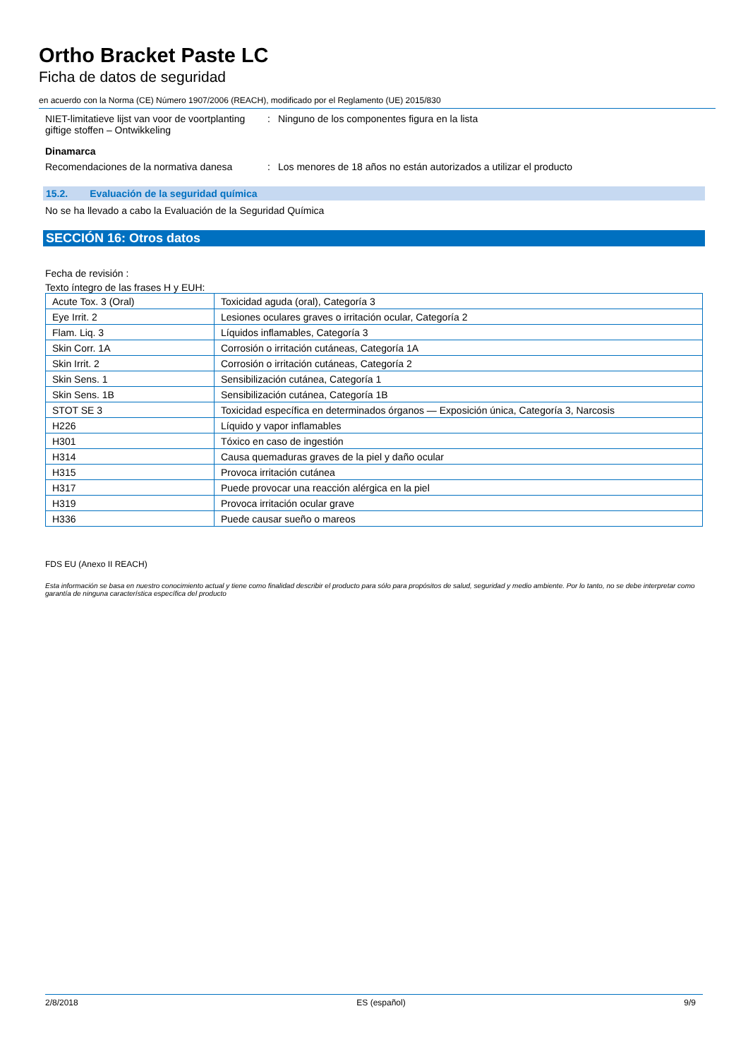Ortho Bracket Paste LC
Ficha de datos de seguridad
en acuerdo con la Norma (CE) Número 1907/2006 (REACH), modificado por el Reglamento (UE) 2015/830
NIET-limitatieve lijst van voor de voortplanting giftige stoffen – Ontwikkeling
: Ninguno de los componentes figura en la lista
Dinamarca
Recomendaciones de la normativa danesa
: Los menores de 18 años no están autorizados a utilizar el producto
15.2. Evaluación de la seguridad química
No se ha llevado a cabo la Evaluación de la Seguridad Química
SECCIÓN 16: Otros datos
Fecha de revisión :
Texto íntegro de las frases H y EUH:
| Acute Tox. 3 (Oral) | Toxicidad aguda (oral), Categoría 3 |
| Eye Irrit. 2 | Lesiones oculares graves o irritación ocular, Categoría 2 |
| Flam. Liq. 3 | Líquidos inflamables, Categoría 3 |
| Skin Corr. 1A | Corrosión o irritación cutáneas, Categoría 1A |
| Skin Irrit. 2 | Corrosión o irritación cutáneas, Categoría 2 |
| Skin Sens. 1 | Sensibilización cutánea, Categoría 1 |
| Skin Sens. 1B | Sensibilización cutánea, Categoría 1B |
| STOT SE 3 | Toxicidad específica en determinados órganos — Exposición única, Categoría 3, Narcosis |
| H226 | Líquido y vapor inflamables |
| H301 | Tóxico en caso de ingestión |
| H314 | Causa quemaduras graves de la piel y daño ocular |
| H315 | Provoca irritación cutánea |
| H317 | Puede provocar una reacción alérgica en la piel |
| H319 | Provoca irritación ocular grave |
| H336 | Puede causar sueño o mareos |
FDS EU (Anexo II REACH)
Esta información se basa en nuestro conocimiento actual y tiene como finalidad describir el producto para sólo para propósitos de salud, seguridad y medio ambiente. Por lo tanto, no se debe interpretar como garantía de ninguna característica específica del producto
2/8/2018 ES (español) 9/9